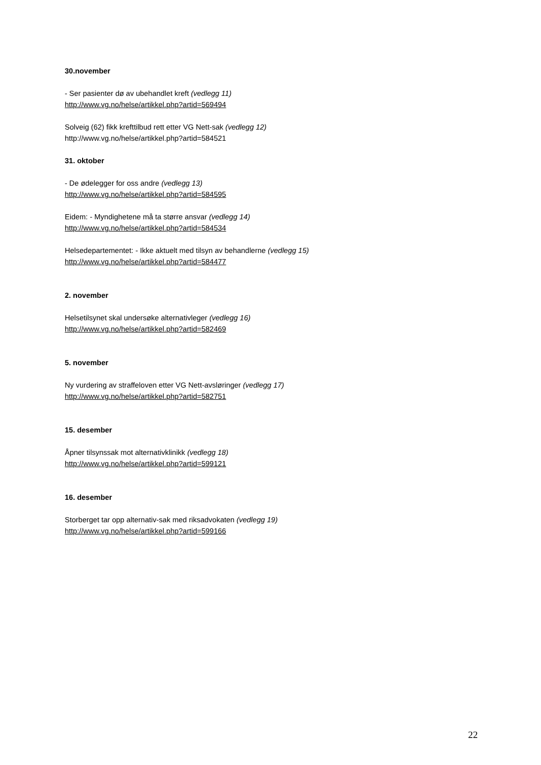30.november
- Ser pasienter dø av ubehandlet kreft (vedlegg 11)
http://www.vg.no/helse/artikkel.php?artid=569494
Solveig (62) fikk krefttilbud rett etter VG Nett-sak (vedlegg 12)
http://www.vg.no/helse/artikkel.php?artid=584521
31. oktober
- De ødelegger for oss andre (vedlegg 13)
http://www.vg.no/helse/artikkel.php?artid=584595
Eidem: - Myndighetene må ta større ansvar (vedlegg 14)
http://www.vg.no/helse/artikkel.php?artid=584534
Helsedepartementet: - Ikke aktuelt med tilsyn av behandlerne (vedlegg 15)
http://www.vg.no/helse/artikkel.php?artid=584477
2. november
Helsetilsynet skal undersøke alternativleger (vedlegg 16)
http://www.vg.no/helse/artikkel.php?artid=582469
5. november
Ny vurdering av straffeloven etter VG Nett-avsløringer (vedlegg 17)
http://www.vg.no/helse/artikkel.php?artid=582751
15. desember
Åpner tilsynssak mot alternativklinikk (vedlegg 18)
http://www.vg.no/helse/artikkel.php?artid=599121
16. desember
Storberget tar opp alternativ-sak med riksadvokaten (vedlegg 19)
http://www.vg.no/helse/artikkel.php?artid=599166
22